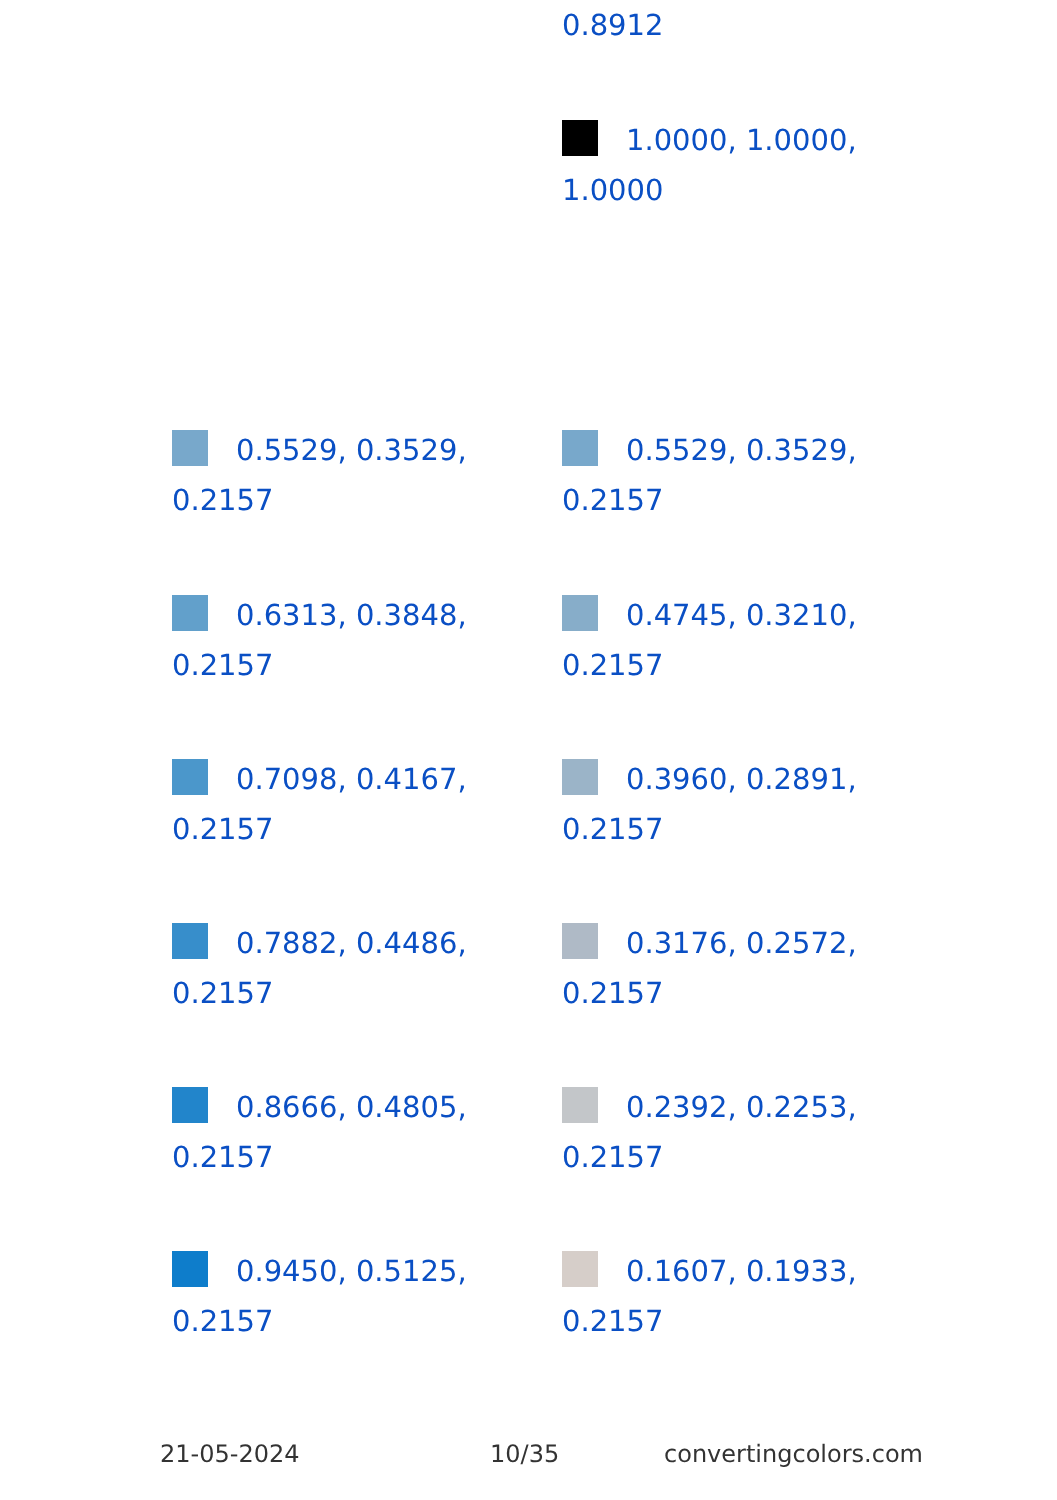0.8912
1.0000, 1.0000, 1.0000
0.5529, 0.3529, 0.2157
0.5529, 0.3529, 0.2157
0.6313, 0.3848, 0.2157
0.4745, 0.3210, 0.2157
0.7098, 0.4167, 0.2157
0.3960, 0.2891, 0.2157
0.7882, 0.4486, 0.2157
0.3176, 0.2572, 0.2157
0.8666, 0.4805, 0.2157
0.2392, 0.2253, 0.2157
0.9450, 0.5125, 0.2157
0.1607, 0.1933, 0.2157
21-05-2024 10/35 convertingcolors.com